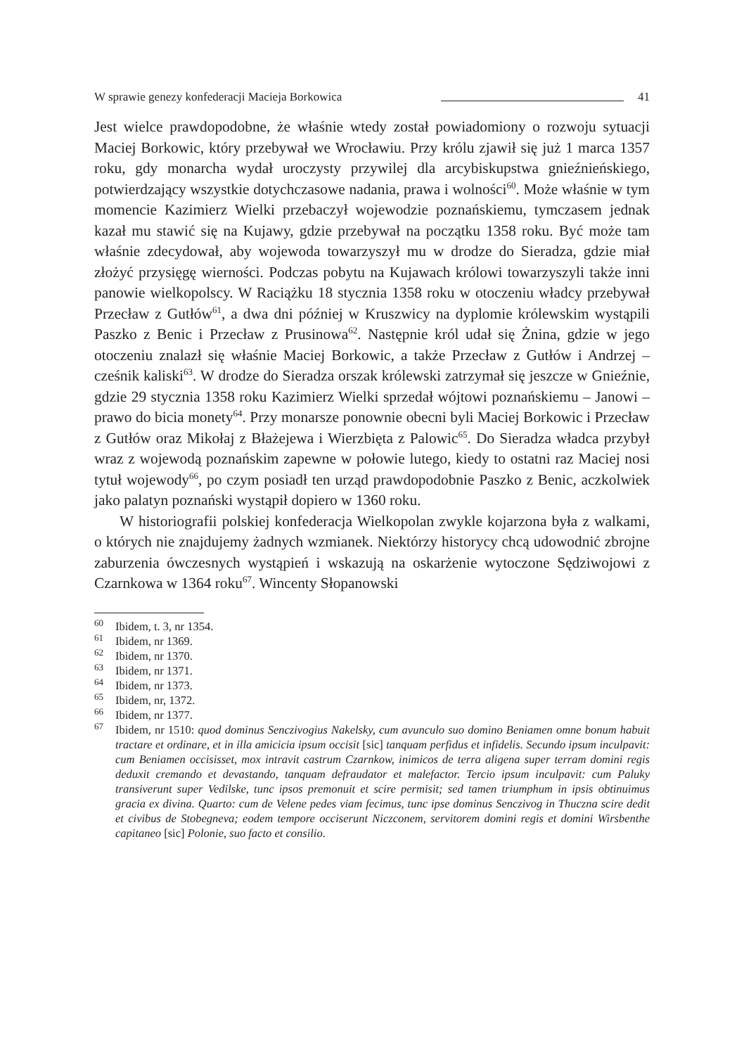W sprawie genezy konfederacji Macieja Borkowica 41
Jest wielce prawdopodobne, że właśnie wtedy został powiadomiony o rozwoju sytuacji Maciej Borkowic, który przebywał we Wrocławiu. Przy królu zjawił się już 1 marca 1357 roku, gdy monarcha wydał uroczysty przywilej dla arcybiskupstwa gnieźnieńskiego, potwierdzający wszystkie dotychczasowe nadania, prawa i wolności<sup>60</sup>. Może właśnie w tym momencie Kazimierz Wielki przebaczył wojewodzie poznańskiemu, tymczasem jednak kazał mu stawić się na Kujawy, gdzie przebywał na początku 1358 roku. Być może tam właśnie zdecydował, aby wojewoda towarzyszył mu w drodze do Sieradza, gdzie miał złożyć przysięgę wierności. Podczas pobytu na Kujawach królowi towarzyszyli także inni panowie wielkopolscy. W Raciążku 18 stycznia 1358 roku w otoczeniu władcy przebywał Przecław z Gutłów<sup>61</sup>, a dwa dni później w Kruszwicy na dyplomie królewskim wystąpili Paszko z Benic i Przecław z Prusinowa<sup>62</sup>. Następnie król udał się Żnina, gdzie w jego otoczeniu znalazł się właśnie Maciej Borkowic, a także Przecław z Gutłów i Andrzej – cześnik kaliski<sup>63</sup>. W drodze do Sieradza orszak królewski zatrzymał się jeszcze w Gnieźnie, gdzie 29 stycznia 1358 roku Kazimierz Wielki sprzedał wójtowi poznańskiemu – Janowi – prawo do bicia monety<sup>64</sup>. Przy monarsze ponownie obecni byli Maciej Borkowic i Przecław z Gutłów oraz Mikołaj z Błażejewa i Wierzbięta z Palowic<sup>65</sup>. Do Sieradza władca przybył wraz z wojewodą poznańskim zapewne w połowie lutego, kiedy to ostatni raz Maciej nosi tytuł wojewody<sup>66</sup>, po czym posiadł ten urząd prawdopodobnie Paszko z Benic, aczkolwiek jako palatyn poznański wystąpił dopiero w 1360 roku.
W historiografii polskiej konfederacja Wielkopolan zwykle kojarzona była z walkami, o których nie znajdujemy żadnych wzmianek. Niektórzy historycy chcą udowodnić zbrojne zaburzenia ówczesnych wystąpień i wskazują na oskarżenie wytoczone Sędziwojowi z Czarnkowa w 1364 roku<sup>67</sup>. Wincenty Słopanowski
<sup>60</sup> Ibidem, t. 3, nr 1354.
<sup>61</sup> Ibidem, nr 1369.
<sup>62</sup> Ibidem, nr 1370.
<sup>63</sup> Ibidem, nr 1371.
<sup>64</sup> Ibidem, nr 1373.
<sup>65</sup> Ibidem, nr, 1372.
<sup>66</sup> Ibidem, nr 1377.
<sup>67</sup> Ibidem, nr 1510: quod dominus Senczivogius Nakelsky, cum avunculo suo domino Beniamen omne bonum habuit tractare et ordinare, et in illa amicicia ipsum occisit [sic] tanquam perfidus et infidelis. Secundo ipsum inculpavit: cum Beniamen occisisset, mox intravit castrum Czarnkow, inimicos de terra aligena super terram domini regis deduxit cremando et devastando, tanquam defraudator et malefactor. Tercio ipsum inculpavit: cum Paluky transiverunt super Vedilske, tunc ipsos premonuit et scire permisit; sed tamen triumphum in ipsis obtinuimus gracia ex divina. Quarto: cum de Velene pedes viam fecimus, tunc ipse dominus Senczivog in Thuczna scire dedit et civibus de Stobegneva; eodem tempore occiserunt Niczconem, servitorem domini regis et domini Wirsbenthe capitaneo [sic] Polonie, suo facto et consilio.